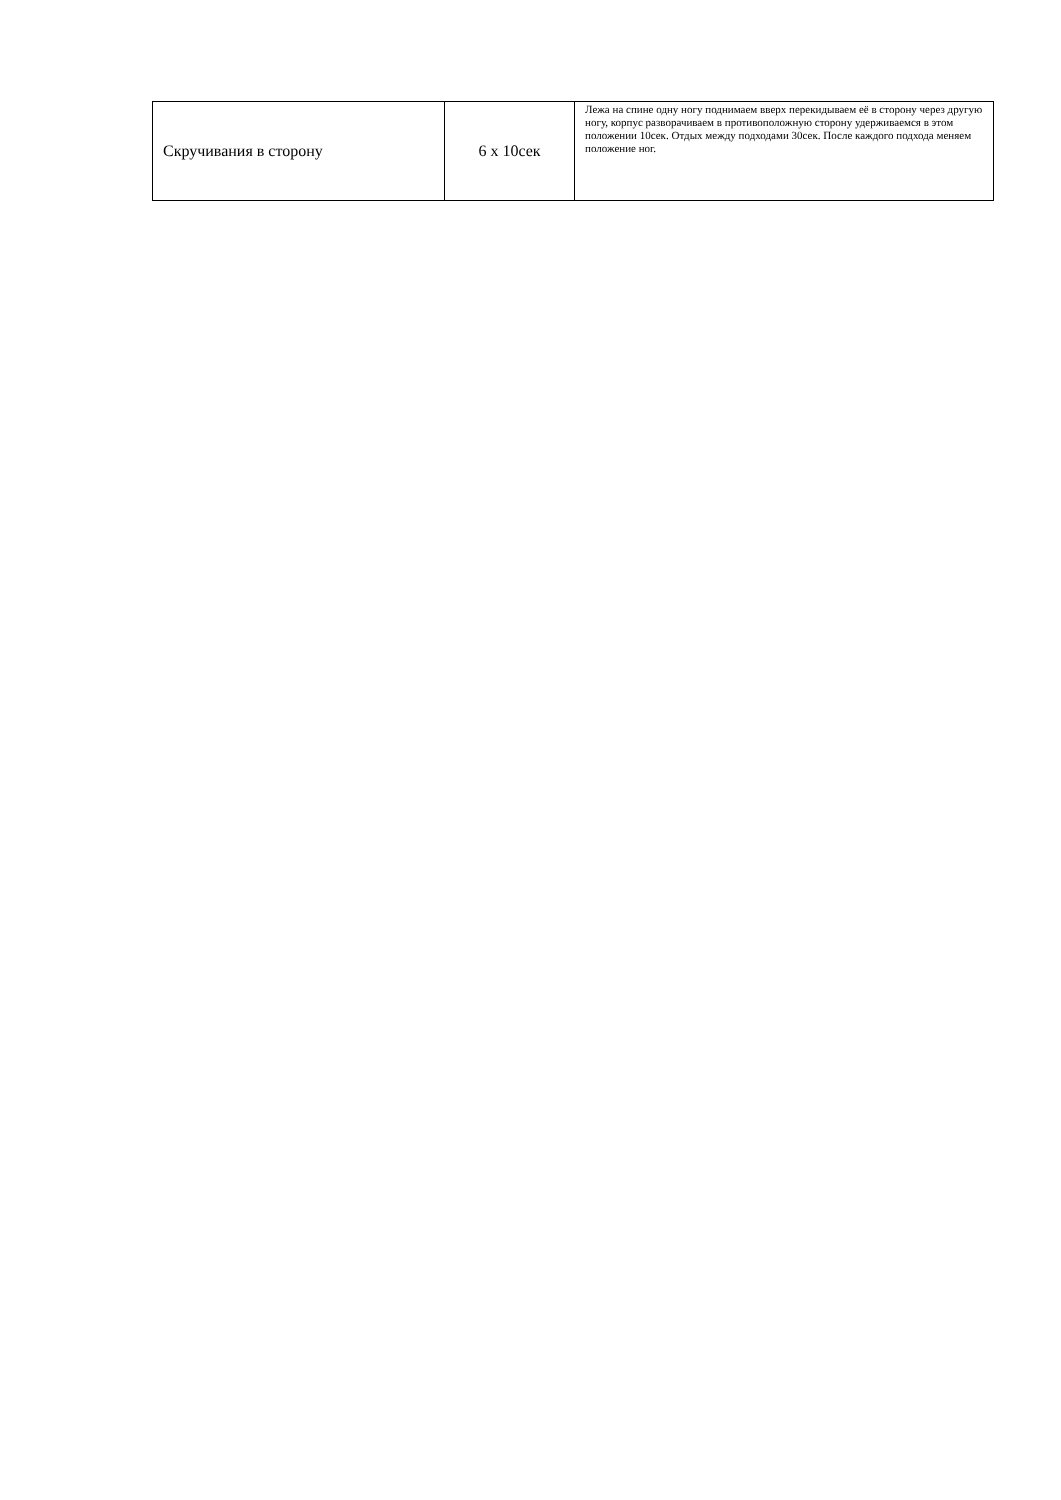| Скручивания в сторону | 6 x 10сек | Лежа на спине одну ногу поднимаем вверх перекидываем её в сторону через другую ногу, корпус разворачиваем в противоположную сторону удерживаемся в этом положении 10сек. Отдых между подходами 30сек. После каждого подхода меняем положение ног. |